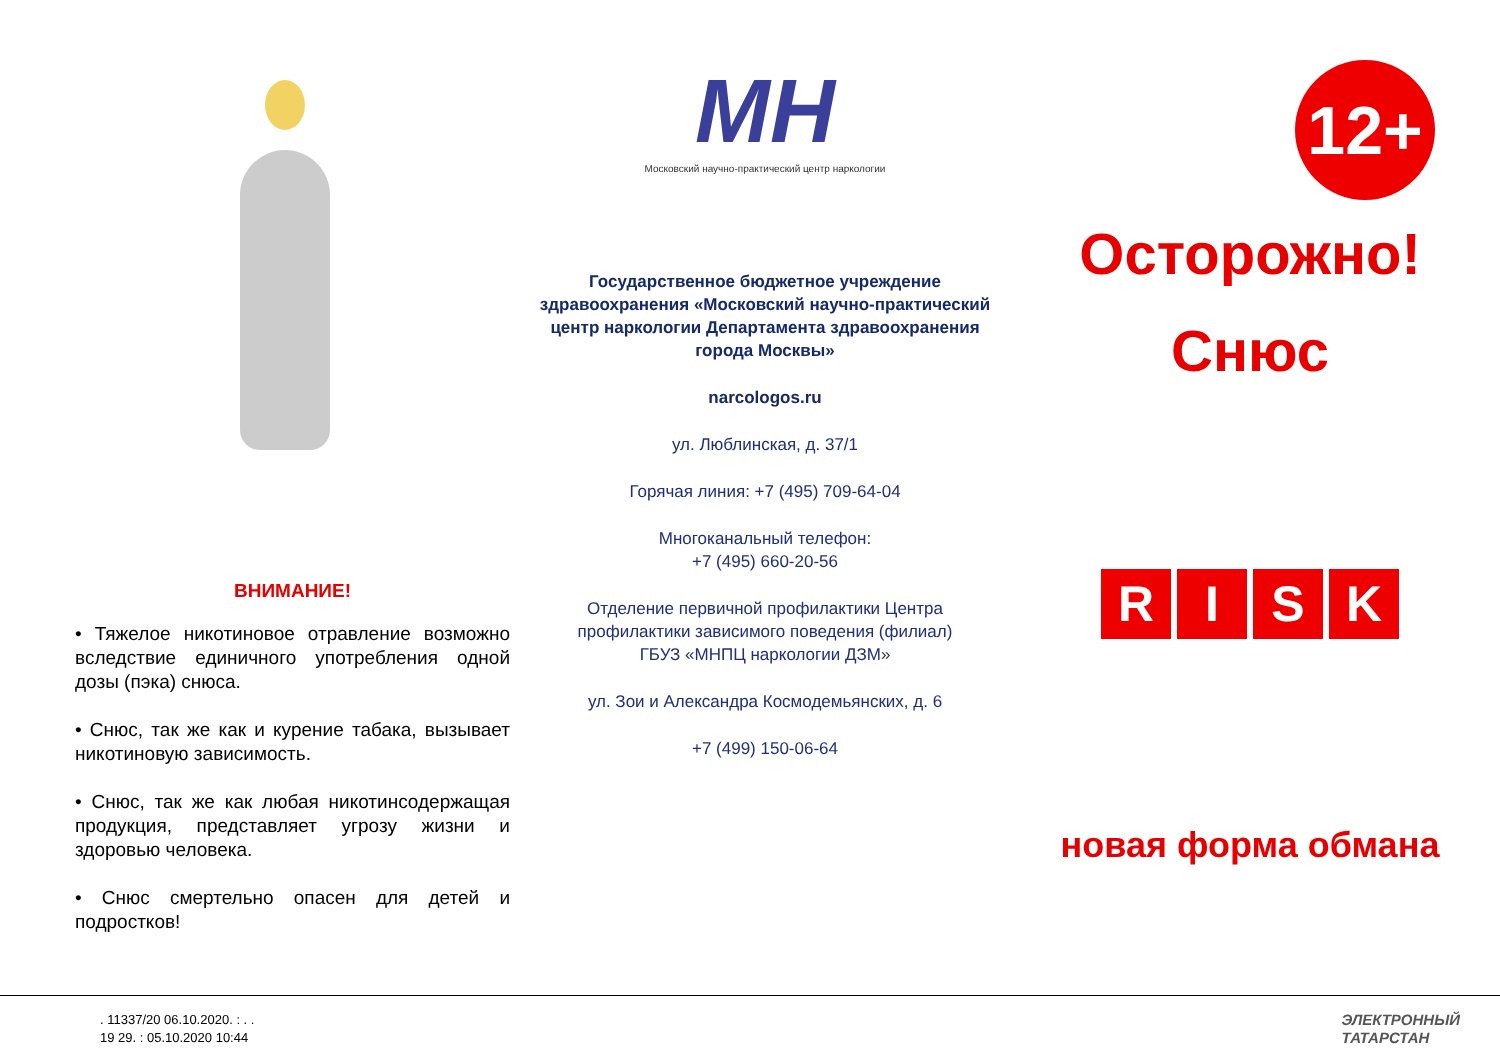ВНИМАНИЕ!
• Тяжелое никотиновое отравление возможно вследствие единичного употребления одной дозы (пэка) снюса.
• Снюс, так же как и курение табака, вызывает никотиновую зависимость.
• Снюс, так же как любая никотинсодержащая продукция, представляет угрозу жизни и здоровью человека.
• Снюс смертельно опасен для детей и подростков!
МН
Московский научно-практический центр наркологии
Государственное бюджетное учреждение здравоохранения «Московский научно-практический центр наркологии Департамента здравоохранения города Москвы»
narcologos.ru
ул. Люблинская, д. 37/1
Горячая линия: +7 (495) 709-64-04
Многоканальный телефон:
+7 (495) 660-20-56
Отделение первичной профилактики Центра профилактики зависимого поведения (филиал)
ГБУЗ «МНПЦ наркологии ДЗМ»
ул. Зои и Александра Космодемьянских, д. 6
+7 (499) 150-06-64
12+
Осторожно!
Снюс
R I S K
новая форма обмана
. 11337/20 06.10.2020. : . .
19 29. : 05.10.2020 10:44
ЭЛЕКТРОННЫЙ
ТАТАРСТАН